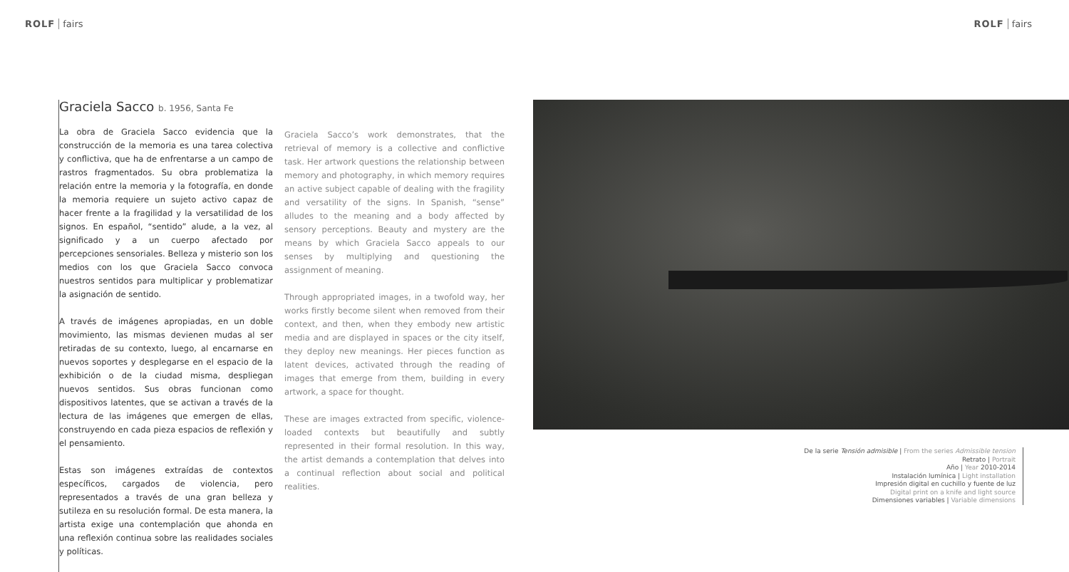ROLF fairs ROLF fairs
Graciela Sacco b. 1956, Santa Fe
La obra de Graciela Sacco evidencia que la construcción de la memoria es una tarea colectiva y conflictiva, que ha de enfrentarse a un campo de rastros fragmentados. Su obra problematiza la relación entre la memoria y la fotografía, en donde la memoria requiere un sujeto activo capaz de hacer frente a la fragilidad y la versatilidad de los signos. En español, “sentido” alude, a la vez, al significado y a un cuerpo afectado por percepciones sensoriales. Belleza y misterio son los medios con los que Graciela Sacco convoca nuestros sentidos para multiplicar y problematizar la asignación de sentido.
A través de imágenes apropiadas, en un doble movimiento, las mismas devienen mudas al ser retiradas de su contexto, luego, al encarnarse en nuevos soportes y desplegarse en el espacio de la exhibición o de la ciudad misma, despliegan nuevos sentidos. Sus obras funcionan como dispositivos latentes, que se activan a través de la lectura de las imágenes que emergen de ellas, construyendo en cada pieza espacios de reflexión y el pensamiento.
Estas son imágenes extraídas de contextos específicos, cargados de violencia, pero representados a través de una gran belleza y sutileza en su resolución formal. De esta manera, la artista exige una contemplación que ahonda en una reflexión continua sobre las realidades sociales y políticas.
Graciela Sacco’s work demonstrates, that the retrieval of memory is a collective and conflictive task. Her artwork questions the relationship between memory and photography, in which memory requires an active subject capable of dealing with the fragility and versatility of the signs. In Spanish, “sense” alludes to the meaning and a body affected by sensory perceptions. Beauty and mystery are the means by which Graciela Sacco appeals to our senses by multiplying and questioning the assignment of meaning.
Through appropriated images, in a twofold way, her works firstly become silent when removed from their context, and then, when they embody new artistic media and are displayed in spaces or the city itself, they deploy new meanings. Her pieces function as latent devices, activated through the reading of images that emerge from them, building in every artwork, a space for thought.
These are images extracted from specific, violence-loaded contexts but beautifully and subtly represented in their formal resolution. In this way, the artist demands a contemplation that delves into a continual reflection about social and political realities.
De la serie Tensión admisible | From the series Admissible tension
Retrato | Portrait
Año | Year 2010-2014
Instalación lumínica | Light installation
Impresión digital en cuchillo y fuente de luz
Digital print on a knife and light source
Dimensiones variables | Variable dimensions